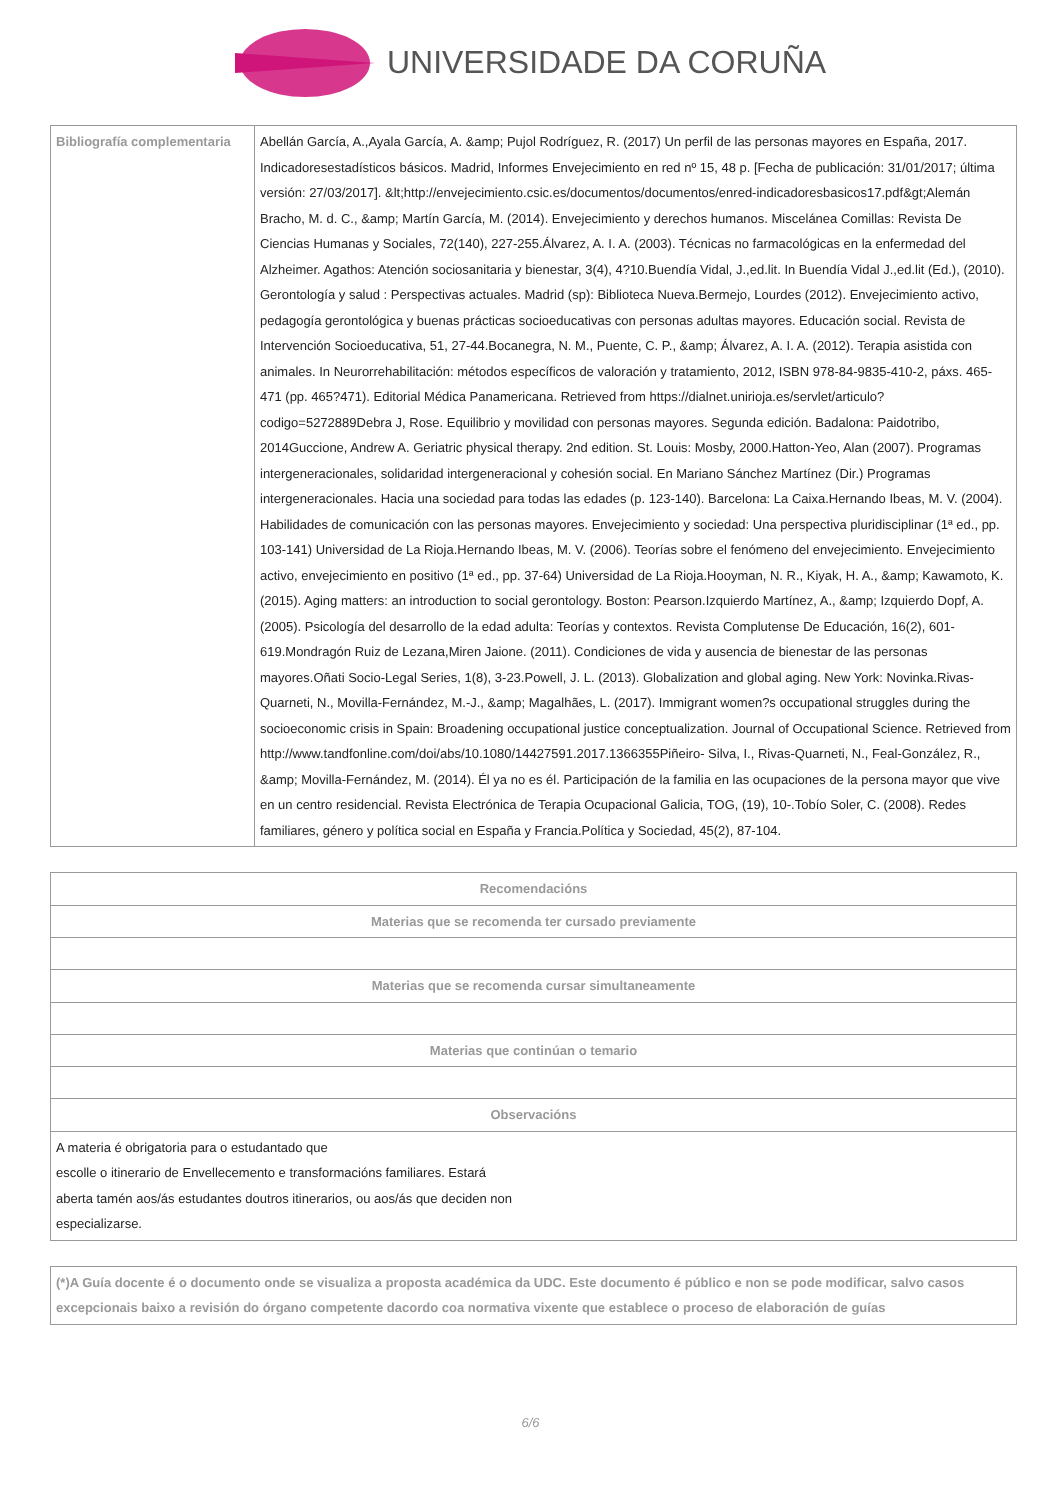UNIVERSIDADE DA CORUÑA
| Bibliografía complementaria | Abellán García, A.,Ayala García, A. &amp; Pujol Rodríguez, R. (2017) Un perfil de las personas mayores en España, 2017. Indicadoresestadísticos básicos. Madrid, Informes Envejecimiento en red nº 15, 48 p. [Fecha de publicación: 31/01/2017; última versión: 27/03/2017]. &lt;http://envejecimiento.csic.es/documentos/documentos/enred-indicadoresbasicos17.pdf&gt;Alemán Bracho, M. d. C., &amp; Martín García, M. (2014). Envejecimiento y derechos humanos. Miscelánea Comillas: Revista De Ciencias Humanas y Sociales, 72(140), 227-255.Álvarez, A. I. A. (2003). Técnicas no farmacológicas en la enfermedad del Alzheimer. Agathos: Atención sociosanitaria y bienestar, 3(4), 4?10.Buendía Vidal, J.,ed.lit. In Buendía Vidal J.,ed.lit (Ed.), (2010). Gerontología y salud : Perspectivas actuales. Madrid (sp): Biblioteca Nueva.Bermejo, Lourdes (2012). Envejecimiento activo, pedagogía gerontológica y buenas prácticas socioeducativas con personas adultas mayores. Educación social. Revista de Intervención Socioeducativa, 51, 27-44.Bocanegra, N. M., Puente, C. P., &amp; Álvarez, A. I. A. (2012). Terapia asistida con animales. In Neurorrehabilitación: métodos específicos de valoración y tratamiento, 2012, ISBN 978-84-9835-410-2, páxs. 465-471 (pp. 465?471). Editorial Médica Panamericana. Retrieved from https://dialnet.unirioja.es/servlet/articulo?codigo=5272889Debra J, Rose. Equilibrio y movilidad con personas mayores. Segunda edición. Badalona: Paidotribo, 2014Guccione, Andrew A. Geriatric physical therapy. 2nd edition. St. Louis: Mosby, 2000.Hatton-Yeo, Alan (2007). Programas intergeneracionales, solidaridad intergeneracional y cohesión social. En Mariano Sánchez Martínez (Dir.) Programas intergeneracionales. Hacia una sociedad para todas las edades (p. 123-140). Barcelona: La Caixa.Hernando Ibeas, M. V. (2004). Habilidades de comunicación con las personas mayores. Envejecimiento y sociedad: Una perspectiva pluridisciplinar (1ª ed., pp. 103-141) Universidad de La Rioja.Hernando Ibeas, M. V. (2006). Teorías sobre el fenómeno del envejecimiento. Envejecimiento activo, envejecimiento en positivo (1ª ed., pp. 37-64) Universidad de La Rioja.Hooyman, N. R., Kiyak, H. A., &amp; Kawamoto, K. (2015). Aging matters: an introduction to social gerontology. Boston: Pearson.Izquierdo Martínez, A., &amp; Izquierdo Dopf, A. (2005). Psicología del desarrollo de la edad adulta: Teorías y contextos. Revista Complutense De Educación, 16(2), 601-619.Mondragón Ruiz de Lezana,Miren Jaione. (2011). Condiciones de vida y ausencia de bienestar de las personas mayores.Oñati Socio-Legal Series, 1(8), 3-23.Powell, J. L. (2013). Globalization and global aging. New York: Novinka.Rivas-Quarneti, N., Movilla-Fernández, M.-J., &amp; Magalhães, L. (2017). Immigrant women?s occupational struggles during the socioeconomic crisis in Spain: Broadening occupational justice conceptualization. Journal of Occupational Science. Retrieved from http://www.tandfonline.com/doi/abs/10.1080/14427591.2017.1366355Piñeiro- Silva, I., Rivas-Quarneti, N., Feal-González, R., &amp; Movilla-Fernández, M. (2014). Él ya no es él. Participación de la familia en las ocupaciones de la persona mayor que vive en un centro residencial. Revista Electrónica de Terapia Ocupacional Galicia, TOG, (19), 10-.Tobío Soler, C. (2008). Redes familiares, género y política social en España y Francia.Política y Sociedad, 45(2), 87-104. |
| Recomendacións |
| --- |
| Materias que se recomenda ter cursado previamente |
| Materias que se recomenda cursar simultaneamente |
| Materias que continúan o temario |
| Observacións |
| A materia é obrigatoria para o estudantado que escolle o itinerario de Envellecemento e transformacións familiares. Estará aberta tamén aos/ás estudantes doutros itinerarios, ou aos/ás que deciden non especializarse. |
| (*)A Guía docente é o documento onde se visualiza a proposta académica da UDC. Este documento é público e non se pode modificar, salvo casos excepcionais baixo a revisión do órgano competente dacordo coa normativa vixente que establece o proceso de elaboración de guías |
6/6